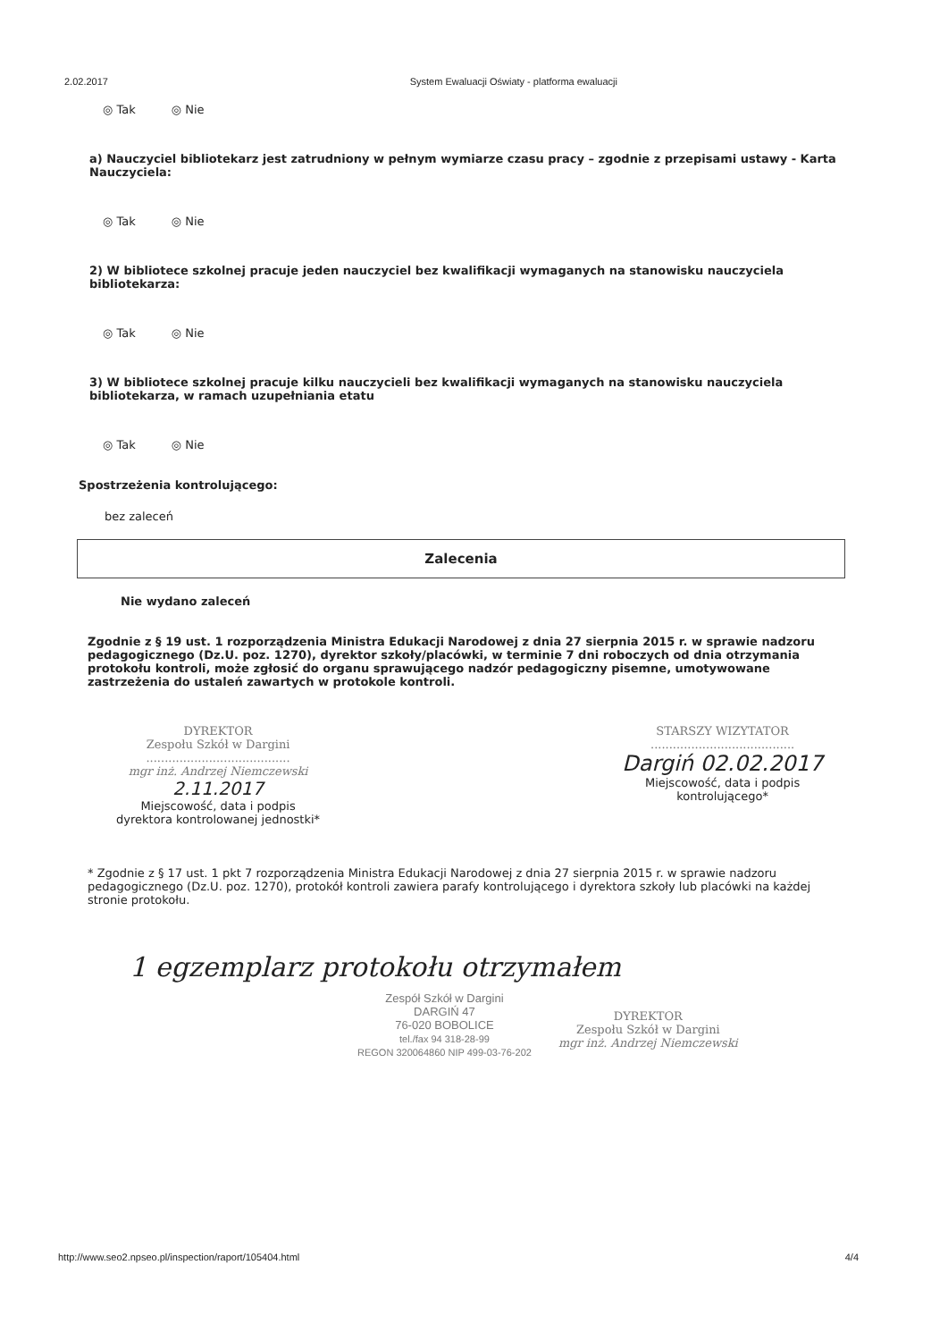2.02.2017 System Ewaluacji Oświaty - platforma ewaluacji
◎ Tak ◎ Nie
a) Nauczyciel bibliotekarz jest zatrudniony w pełnym wymiarze czasu pracy – zgodnie z przepisami ustawy - Karta Nauczyciela:
◎ Tak ◎ Nie
2) W bibliotece szkolnej pracuje jeden nauczyciel bez kwalifikacji wymaganych na stanowisku nauczyciela bibliotekarza:
◎ Tak ◎ Nie
3) W bibliotece szkolnej pracuje kilku nauczycieli bez kwalifikacji wymaganych na stanowisku nauczyciela bibliotekarza, w ramach uzupełniania etatu
◎ Tak ◎ Nie
Spostrzeżenia kontrolującego:
bez zaleceń
Zalecenia
Nie wydano zaleceń
Zgodnie z § 19 ust. 1 rozporządzenia Ministra Edukacji Narodowej z dnia 27 sierpnia 2015 r. w sprawie nadzoru pedagogicznego (Dz.U. poz. 1270), dyrektor szkoły/placówki, w terminie 7 dni roboczych od dnia otrzymania protokołu kontroli, może zgłosić do organu sprawującego nadzór pedagogiczny pisemne, umotywowane zastrzeżenia do ustaleń zawartych w protokole kontroli.
DYREKTOR
Zespołu Szkół w Dargini
.......................................
mgr inż. Andrzej Niemczewski
2.11.2017
Miejscowość, data i podpis
dyrektora kontrolowanej jednostki*
STARSZY WIZYTATOR
.......................................
Dargiń 02.02.2017
Miejscowość, data i podpis
kontrolującego*
* Zgodnie z § 17 ust. 1 pkt 7 rozporządzenia Ministra Edukacji Narodowej z dnia 27 sierpnia 2015 r. w sprawie nadzoru pedagogicznego (Dz.U. poz. 1270), protokół kontroli zawiera parafy kontrolującego i dyrektora szkoły lub placówki na każdej stronie protokołu.
1 egzemplarz protokołu otrzymałem
Zespół Szkół w Dargini
DARGIŃ 47
76-020 BOBOLICE
tel./fax 94 318-28-99
REGON 320064860 NIP 499-03-76-202
DYREKTOR
Zespołu Szkół w Dargini
mgr inż. Andrzej Niemczewski
http://www.seo2.npseo.pl/inspection/raport/105404.html 4/4